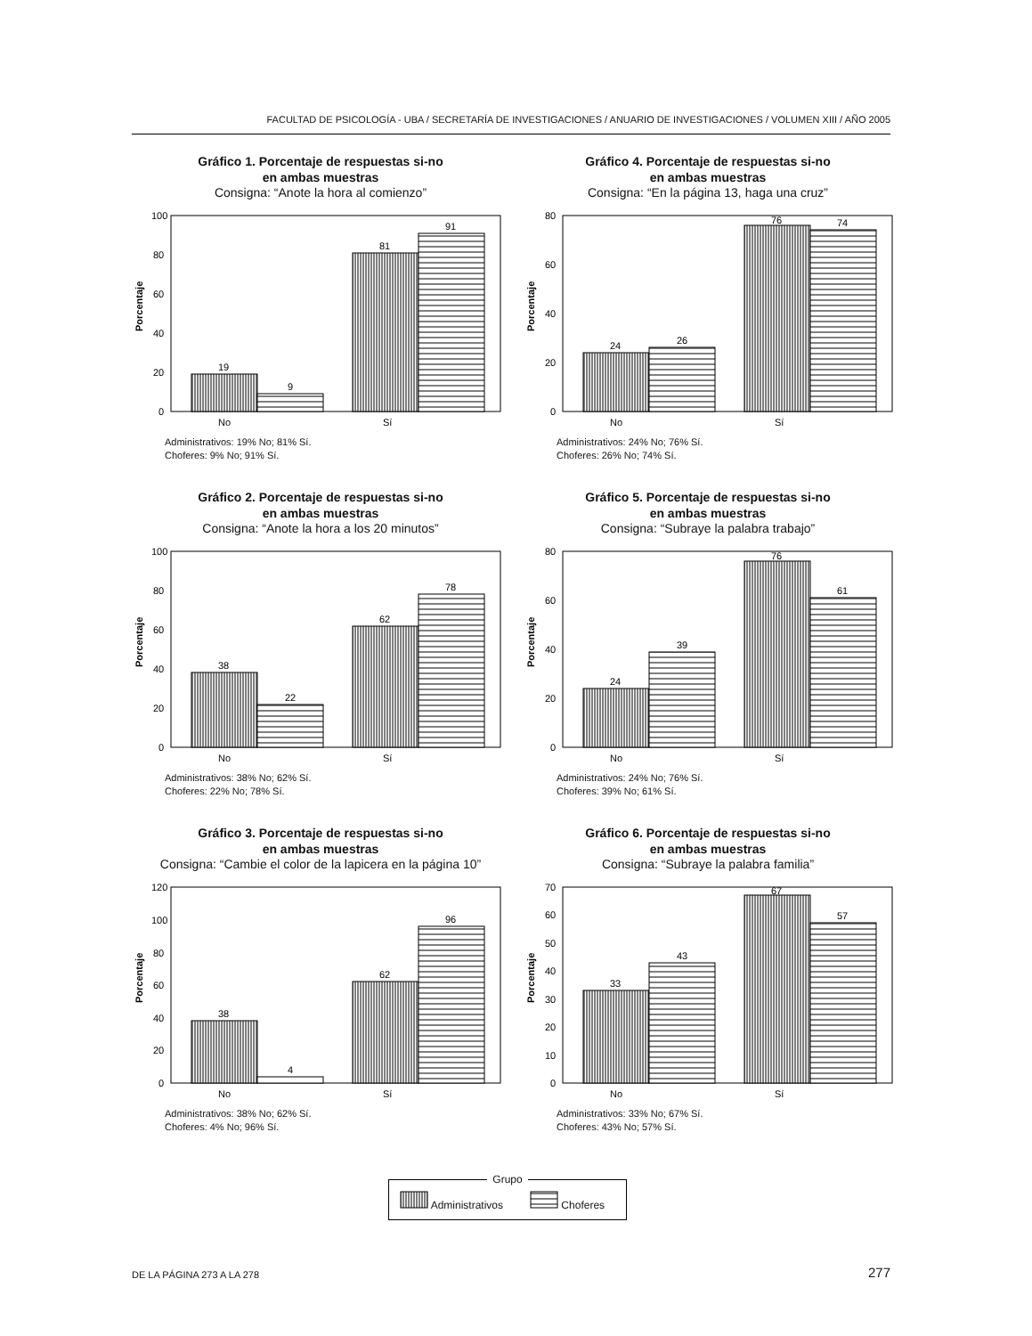FACULTAD DE PSICOLOGÍA - UBA / SECRETARÍA DE INVESTIGACIONES / ANUARIO DE INVESTIGACIONES / VOLUMEN XIII / AÑO 2005
Gráfico 1. Porcentaje de respuestas si-no
en ambas muestras
Consigna: “Anote la hora al comienzo”
Porcentaje
100
80
60
40
20
0
19
9
81
91
No
Sí
Administrativos: 19% No; 81% Sí.
Choferes: 9% No; 91% Sí.
Gráfico 4. Porcentaje de respuestas si-no
en ambas muestras
Consigna: “En la página 13, haga una cruz”
Porcentaje
80
60
40
20
0
24
26
76
74
No
Sí
Administrativos: 24% No; 76% Sí.
Choferes: 26% No; 74% Sí.
Gráfico 2. Porcentaje de respuestas si-no
en ambas muestras
Consigna: “Anote la hora a los 20 minutos”
Porcentaje
100
80
60
40
20
0
38
22
62
78
No
Sí
Administrativos: 38% No; 62% Sí.
Choferes: 22% No; 78% Sí.
Gráfico 5. Porcentaje de respuestas si-no
en ambas muestras
Consigna: “Subraye la palabra trabajo”
Porcentaje
80
60
40
20
0
24
39
76
61
No
Sí
Administrativos: 24% No; 76% Sí.
Choferes: 39% No; 61% Sí.
Gráfico 3. Porcentaje de respuestas si-no
en ambas muestras
Consigna: “Cambie el color de la lapicera en la página 10”
Porcentaje
120
100
80
60
40
20
0
38
4
62
96
No
Sí
Administrativos: 38% No; 62% Sí.
Choferes: 4% No; 96% Sí.
Gráfico 6. Porcentaje de respuestas si-no
en ambas muestras
Consigna: “Subraye la palabra familia”
Porcentaje
70
60
50
40
30
20
10
0
33
43
67
57
No
Sí
Administrativos: 33% No; 67% Sí.
Choferes: 43% No; 57% Sí.
Grupo
Administrativos Choferes
DE LA PÁGINA 273 A LA 278 277